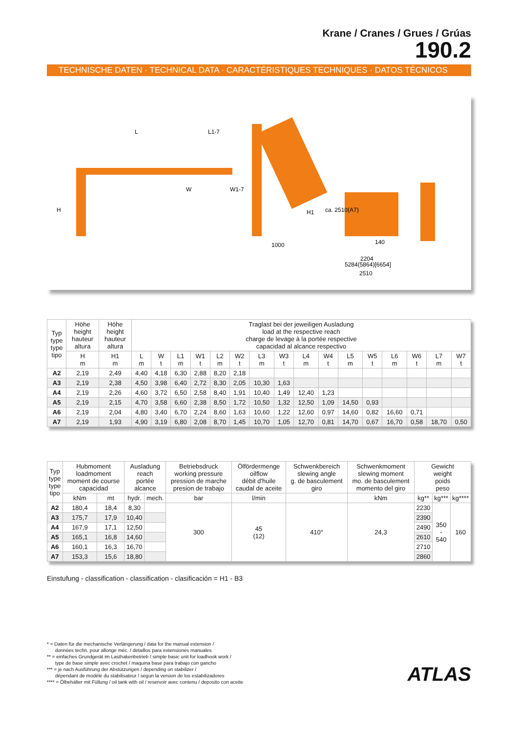Krane / Cranes / Grues / Grúas
190.2
TECHNISCHE DATEN · TECHNICAL DATA · CARACTÉRISTIQUES TECHNIQUES · DATOS TÉCNICOS
L
L1-7
W
W1-7
H
H1
1000
ca. 2510(A7)
140
2204
5284(5864)[6654]
2510
| Typ type type tipo | Höhe height hauteur altura | Höhe height hauteur altura | Traglast bei der jeweiligen Ausladung load at the respective reach charge de levage à la portée respective capacidad al alcance respectivo | | | | | | | | | | | | | | | |
| | H m | H1 m | L m | W t | L1 m | W1 t | L2 m | W2 t | L3 m | W3 t | L4 m | W4 t | L5 m | W5 t | L6 m | W6 t | L7 m | W7 t |
| A2 | 2,19 | 2,49 | 4,40 | 4,18 | 6,30 | 2,88 | 8,20 | 2,18 | | | | | | | | | | |
| A3 | 2,19 | 2,38 | 4,50 | 3,98 | 6,40 | 2,72 | 8,30 | 2,05 | 10,30 | 1,63 | | | | | | | | |
| A4 | 2,19 | 2,26 | 4,60 | 3,72 | 6,50 | 2,58 | 8,40 | 1,91 | 10,40 | 1,49 | 12,40 | 1,23 | | | | | | |
| A5 | 2,19 | 2,15 | 4,70 | 3,58 | 6,60 | 2,38 | 8,50 | 1,72 | 10,50 | 1,32 | 12,50 | 1,09 | 14,50 | 0,93 | | | | |
| A6 | 2,19 | 2,04 | 4,80 | 3,40 | 6,70 | 2,24 | 8,60 | 1,63 | 10,60 | 1,22 | 12,60 | 0,97 | 14,60 | 0,82 | 16,60 | 0,71 | | |
| A7 | 2,19 | 1,93 | 4,90 | 3,19 | 6,80 | 2,08 | 8,70 | 1,45 | 10,70 | 1,05 | 12,70 | 0,81 | 14,70 | 0,67 | 16,70 | 0,58 | 18,70 | 0,50 |
| Typ type type tipo | Hubmoment loadmoment moment de course capacidad | | Ausladung reach portée alcance | | Betriebsdruck working pressure pression de marche presion de trabajo | Ölfördermenge oilflow débit d'huile caudal de aceite | Schwenkbereich slewing angle g. de basculement giro | Schwenkmoment slewing moment mo. de basculement momento del giro | Gewicht weight poids peso | | |
| | kNm | mt | hydr. | mech. | bar | l/min | | kNm | kg** | kg*** | kg**** |
| A2 | 180,4 | 18,4 | 8,30 | | 300 | 45 (12) | 410° | 24,3 | 2230 | 350 - 540 | 160 |
| A3 | 175,7 | 17,9 | 10,40 | | | | | | 2390 | | |
| A4 | 167,9 | 17,1 | 12,50 | | | | | | 2490 | | |
| A5 | 165,1 | 16,8 | 14,60 | | | | | | 2610 | | |
| A6 | 160,1 | 16,3 | 16,70 | | | | | | 2710 | | |
| A7 | 153,3 | 15,6 | 18,80 | | | | | | 2860 | | |
Einstufung - classification - classification - clasificación = H1 - B3
* = Daten für die mechanische Verlängerung / data for the manual extension /
données techn. pour allonge méc. / detaillos para extensiones manuales
** = einfaches Grundgerät im Lasthakenbetrieb / simple basic unit for loadhook work /
type de base simple avec crochet / maquina base para trabajo con gancho
*** = je nach Ausführung der Abstützungen / depending on stabilizer /
dépendant de modèle du stabilisateur / segun la version de los estabilizadores
**** = Ölbehälter mit Füllung / oil tank with oil / reservoir avec contenu / deposito con aceite
ATLAS